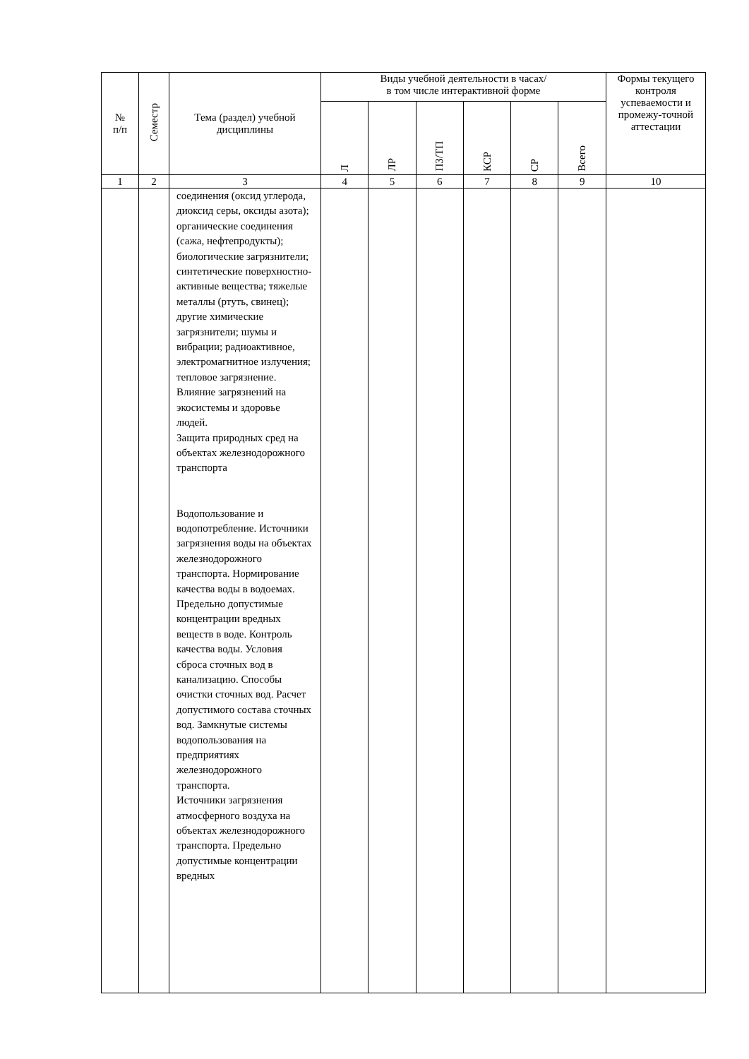| № п/п | Семестр | Тема (раздел) учебной дисциплины | Виды учебной деятельности в часах/ в том числе интерактивной форме | | | | | | Формы текущего контроля успеваемости и промежу-точной аттестации |
| --- | --- | --- | --- | --- | --- | --- | --- | --- | --- |
| | | | Л | ЛР | ПЗ/ТП | КСР | СР | Всего | |
| 1 | 2 | 3 | 4 | 5 | 6 | 7 | 8 | 9 | 10 |
| | | соединения (оксид углерода, диоксид серы, оксиды азота); органические соединения (сажа, нефтепродукты); биологические загрязнители; синтетические поверхностно-активные вещества; тяжелые металлы (ртуть, свинец); другие химические загрязнители; шумы и вибрации; радиоактивное, электромагнитное излучения; тепловое загрязнение. Влияние загрязнений на экосистемы и здоровье людей. Защита природных сред на объектах железнодорожного транспорта Водопользование и водопотребление. Источники загрязнения воды на объектах железнодорожного транспорта. Нормирование качества воды в водоемах. Предельно допустимые концентрации вредных веществ в воде. Контроль качества воды. Условия сброса сточных вод в канализацию. Способы очистки сточных вод. Расчет допустимого состава сточных вод. Замкнутые системы водопользования на предприятиях железнодорожного транспорта. Источники загрязнения атмосферного воздуха на объектах железнодорожного транспорта. Предельно допустимые концентрации вредных | | | | | | | |